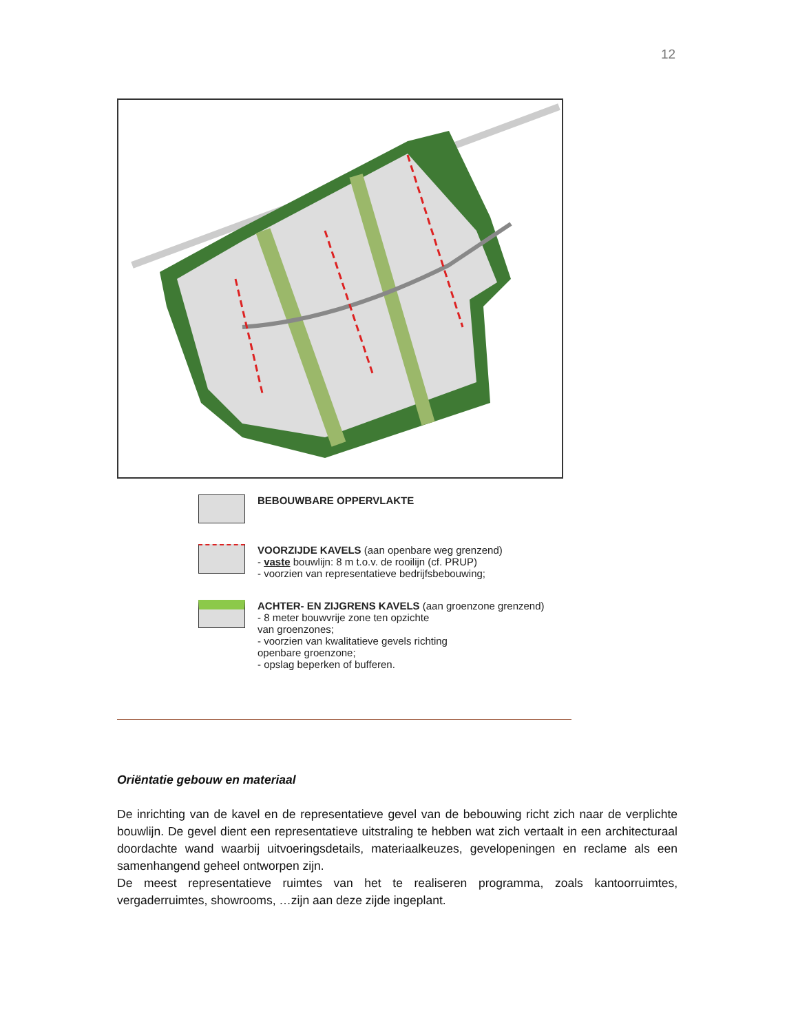12
BEBOUWBARE OPPERVLAKTE
VOORZIJDE KAVELS (aan openbare weg grenzend)
- vaste bouwlijn: 8 m t.o.v. de rooilijn (cf. PRUP)
- voorzien van representatieve bedrijfsbebouwing;
ACHTER- EN ZIJGRENS KAVELS (aan groenzone grenzend)
- 8 meter bouwvrije zone ten opzichte
van groenzones;
- voorzien van kwalitatieve gevels richting
openbare groenzone;
- opslag beperken of bufferen.
Oriëntatie gebouw en materiaal
De inrichting van de kavel en de representatieve gevel van de bebouwing richt zich naar de verplichte bouwlijn. De gevel dient een representatieve uitstraling te hebben wat zich vertaalt in een architecturaal doordachte wand waarbij uitvoeringsdetails, materiaalkeuzes, gevelopeningen en reclame als een samenhangend geheel ontworpen zijn.
De meest representatieve ruimtes van het te realiseren programma, zoals kantoorruimtes, vergaderruimtes, showrooms, …zijn aan deze zijde ingeplant.